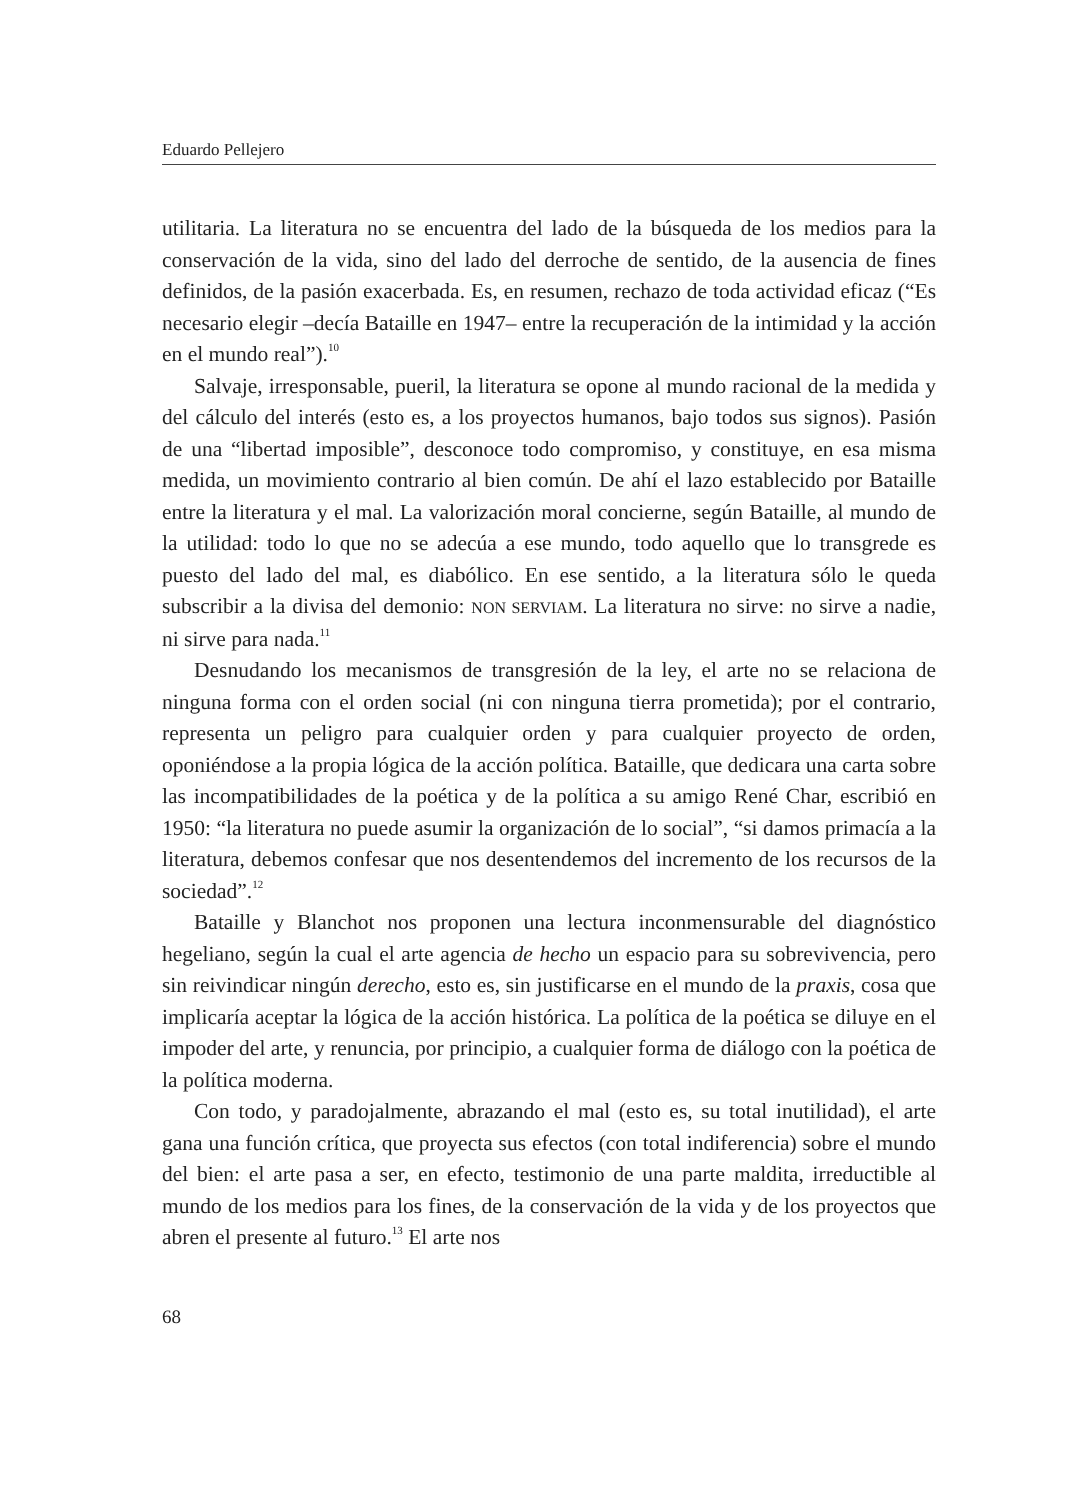Eduardo Pellejero
utilitaria. La literatura no se encuentra del lado de la búsqueda de los medios para la conservación de la vida, sino del lado del derroche de sentido, de la ausencia de fines definidos, de la pasión exacerbada. Es, en resumen, rechazo de toda actividad eficaz (“Es necesario elegir –decía Bataille en 1947– entre la recuperación de la intimidad y la acción en el mundo real”).<sup>10</sup>
Salvaje, irresponsable, pueril, la literatura se opone al mundo racional de la medida y del cálculo del interés (esto es, a los proyectos humanos, bajo todos sus signos). Pasión de una “libertad imposible”, desconoce todo compromiso, y constituye, en esa misma medida, un movimiento contrario al bien común. De ahí el lazo establecido por Bataille entre la literatura y el mal. La valorización moral concierne, según Bataille, al mundo de la utilidad: todo lo que no se adecúa a ese mundo, todo aquello que lo transgrede es puesto del lado del mal, es diabólico. En ese sentido, a la literatura sólo le queda subscribir a la divisa del demonio: NON SERVIAM. La literatura no sirve: no sirve a nadie, ni sirve para nada.<sup>11</sup>
Desnudando los mecanismos de transgresión de la ley, el arte no se relaciona de ninguna forma con el orden social (ni con ninguna tierra prometida); por el contrario, representa un peligro para cualquier orden y para cualquier proyecto de orden, oponiéndose a la propia lógica de la acción política. Bataille, que dedicara una carta sobre las incompatibilidades de la poética y de la política a su amigo René Char, escribió en 1950: “la literatura no puede asumir la organización de lo social”, “si damos primacía a la literatura, debemos confesar que nos desentendemos del incremento de los recursos de la sociedad”.<sup>12</sup>
Bataille y Blanchot nos proponen una lectura inconmensurable del diagnóstico hegeliano, según la cual el arte agencia de hecho un espacio para su sobrevivencia, pero sin reivindicar ningún derecho, esto es, sin justificarse en el mundo de la praxis, cosa que implicaría aceptar la lógica de la acción histórica. La política de la poética se diluye en el impoder del arte, y renuncia, por principio, a cualquier forma de diálogo con la poética de la política moderna.
Con todo, y paradojalmente, abrazando el mal (esto es, su total inutilidad), el arte gana una función crítica, que proyecta sus efectos (con total indiferencia) sobre el mundo del bien: el arte pasa a ser, en efecto, testimonio de una parte maldita, irreductible al mundo de los medios para los fines, de la conservación de la vida y de los proyectos que abren el presente al futuro.<sup>13</sup> El arte nos
68